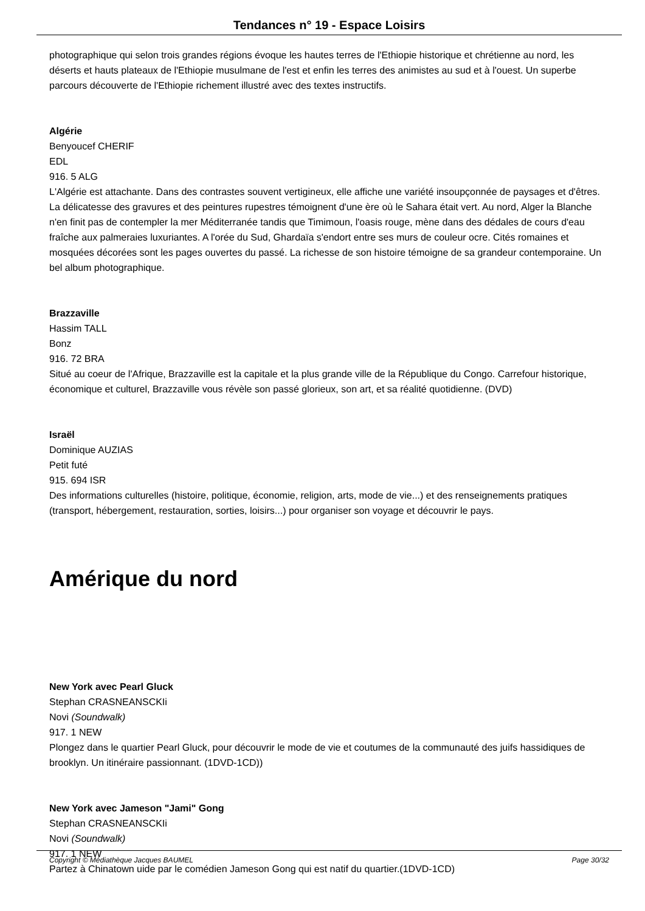Tendances n° 19 - Espace Loisirs
photographique qui selon trois grandes régions évoque les hautes terres de l'Ethiopie historique et chrétienne au nord, les déserts et hauts plateaux de l'Ethiopie musulmane de l'est et enfin les terres des animistes au sud et à l'ouest. Un superbe parcours découverte de l'Ethiopie richement illustré avec des textes instructifs.
Algérie
Benyoucef CHERIF
EDL
916. 5 ALG
L'Algérie est attachante. Dans des contrastes souvent vertigineux, elle affiche une variété insoupçonnée de paysages et d'êtres. La délicatesse des gravures et des peintures rupestres témoignent d'une ère où le Sahara était vert. Au nord, Alger la Blanche n'en finit pas de contempler la mer Méditerranée tandis que Timimoun, l'oasis rouge, mène dans des dédales de cours d'eau fraîche aux palmeraies luxuriantes. A l'orée du Sud, Ghardaïa s'endort entre ses murs de couleur ocre. Cités romaines et mosquées décorées sont les pages ouvertes du passé. La richesse de son histoire témoigne de sa grandeur contemporaine. Un bel album photographique.
Brazzaville
Hassim TALL
Bonz
916. 72 BRA
Situé au coeur de l'Afrique, Brazzaville est la capitale et la plus grande ville de la République du Congo. Carrefour historique, économique et culturel, Brazzaville vous révèle son passé glorieux, son art, et sa réalité quotidienne. (DVD)
Israël
Dominique AUZIAS
Petit futé
915. 694 ISR
Des informations culturelles (histoire, politique, économie, religion, arts, mode de vie...) et des renseignements pratiques (transport, hébergement, restauration, sorties, loisirs...) pour organiser son voyage et découvrir le pays.
Amérique du nord
New York avec Pearl Gluck
Stephan CRASNEANSCKIi
Novi (Soundwalk)
917. 1 NEW
Plongez dans le quartier Pearl Gluck, pour découvrir le mode de vie et coutumes de la communauté des juifs hassidiques de brooklyn. Un itinéraire passionnant. (1DVD-1CD))
New York avec Jameson "Jami" Gong
Stephan CRASNEANSCKIi
Novi (Soundwalk)
917. 1 NEW
Partez à Chinatown uide par le comédien Jameson Gong qui est natif du quartier.(1DVD-1CD)
Copyright © Médiathèque Jacques BAUMEL Page 30/32